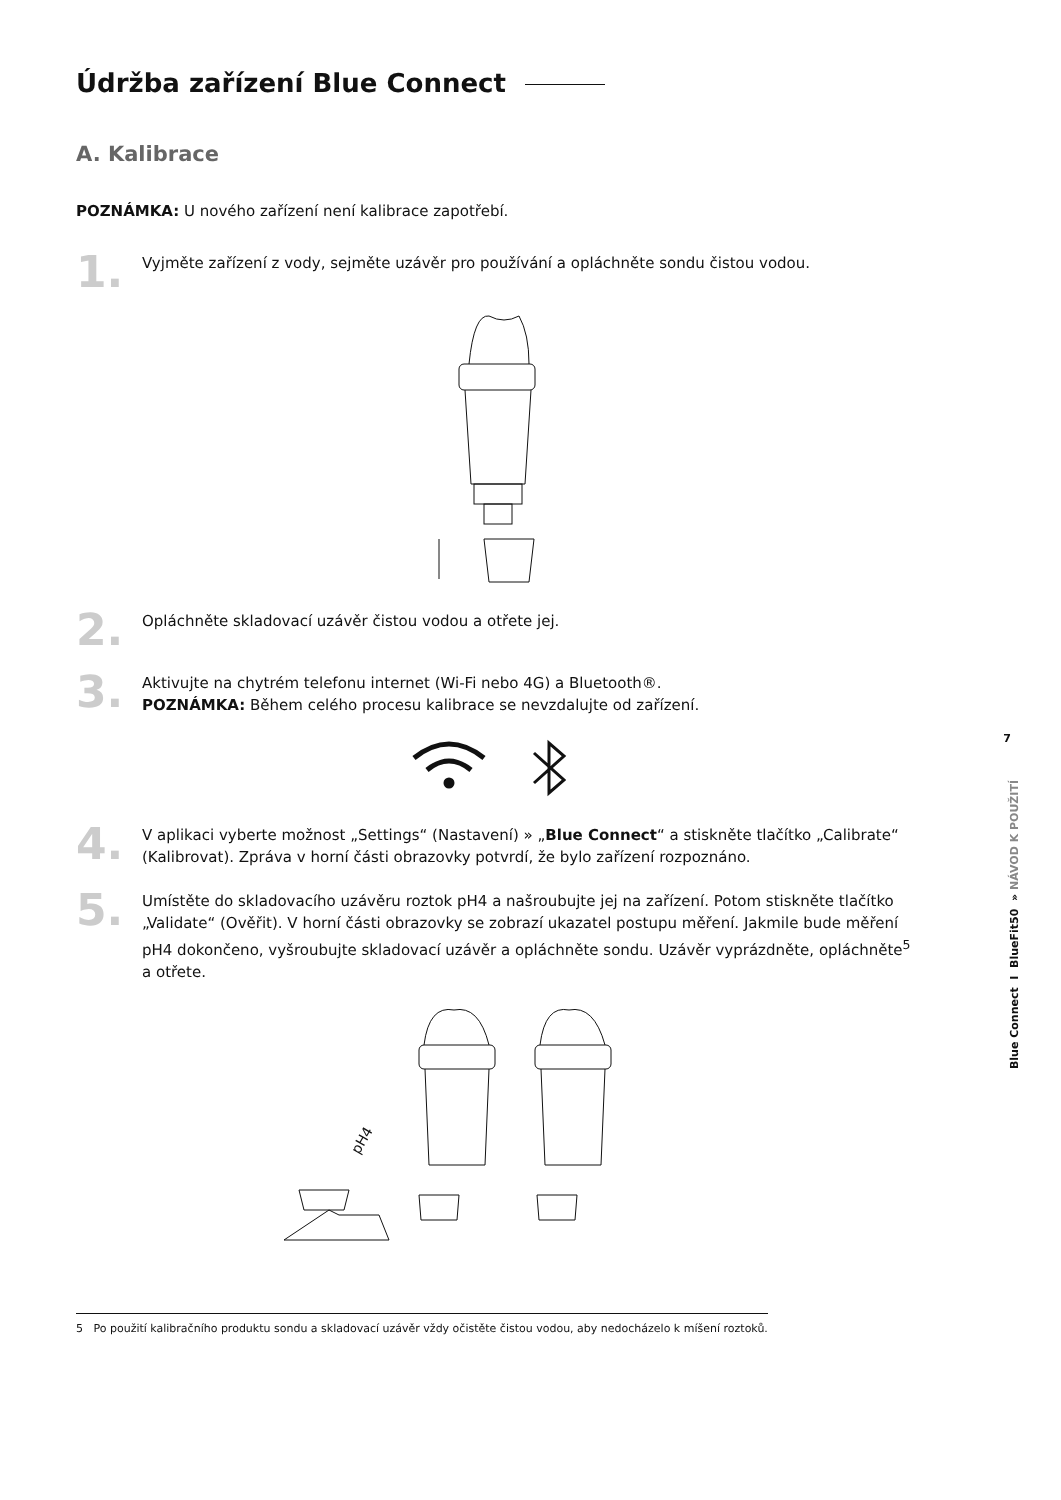Údržba zařízení Blue Connect
A. Kalibrace
POZNÁMKA: U nového zařízení není kalibrace zapotřebí.
1.
Vyjměte zařízení z vody, sejměte uzávěr pro používání a opláchněte sondu čistou vodou.
2.
Opláchněte skladovací uzávěr čistou vodou a otřete jej.
3.
Aktivujte na chytrém telefonu internet (Wi-Fi nebo 4G) a Bluetooth®.
POZNÁMKA: Během celého procesu kalibrace se nevzdalujte od zařízení.
4.
V aplikaci vyberte možnost „Settings“ (Nastavení) » „Blue Connect“ a stiskněte tlačítko „Calibrate“ (Kalibrovat). Zpráva v horní části obrazovky potvrdí, že bylo zařízení rozpoznáno.
5.
Umístěte do skladovacího uzávěru roztok pH4 a našroubujte jej na zařízení. Potom stiskněte tlačítko „Validate“ (Ověřit). V horní části obrazovky se zobrazí ukazatel postupu měření. Jakmile bude měření pH4 dokončeno, vyšroubujte skladovací uzávěr a opláchněte sondu. Uzávěr vyprázdněte, opláchněte<sup>5</sup> a otřete.
pH4
7
Blue Connect I BlueFit50 » NÁVOD K POUŽITÍ
5 Po použití kalibračního produktu sondu a skladovací uzávěr vždy očistěte čistou vodou, aby nedocházelo k míšení roztoků.